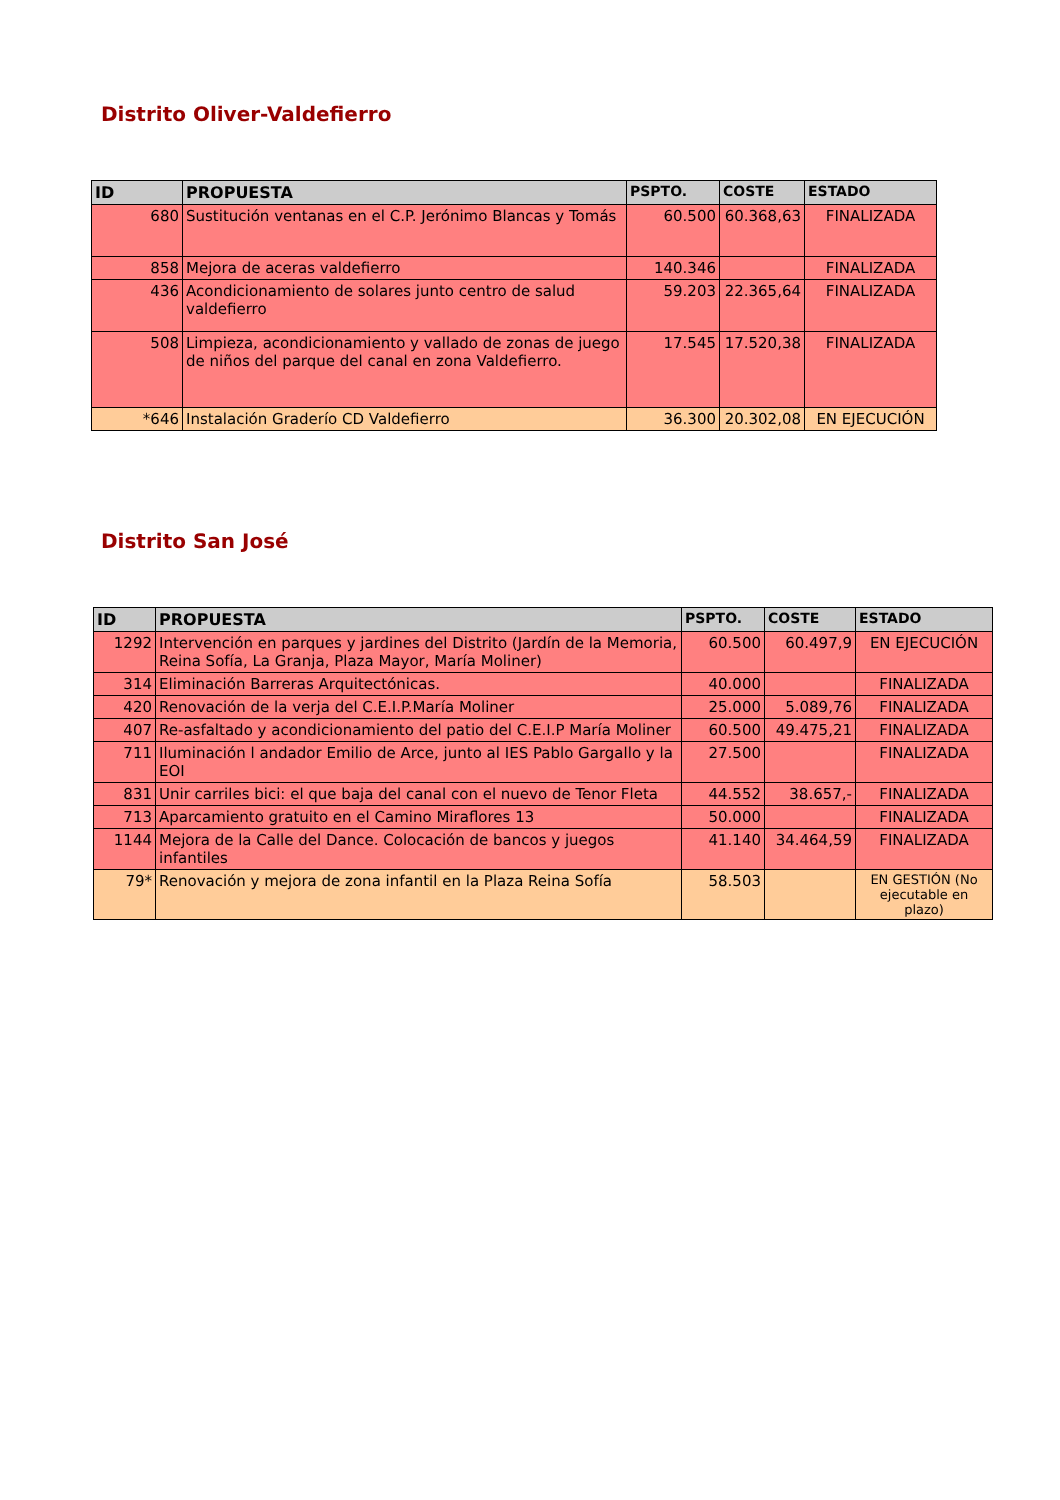Distrito Oliver-Valdefierro
| ID | PROPUESTA | PSPTO. | COSTE | ESTADO |
| --- | --- | --- | --- | --- |
| 680 | Sustitución ventanas en el C.P. Jerónimo Blancas y Tomás | 60.500 | 60.368,63 | FINALIZADA |
| 858 | Mejora de aceras valdefierro | 140.346 | | FINALIZADA |
| 436 | Acondicionamiento de solares junto centro de salud valdefierro | 59.203 | 22.365,64 | FINALIZADA |
| 508 | Limpieza, acondicionamiento y vallado de zonas de juego de niños del parque del canal en zona Valdefierro. | 17.545 | 17.520,38 | FINALIZADA |
| *646 | Instalación Graderío CD Valdefierro | 36.300 | 20.302,08 | EN EJECUCIÓN |
Distrito San José
| ID | PROPUESTA | PSPTO. | COSTE | ESTADO |
| --- | --- | --- | --- | --- |
| 1292 | Intervención en parques y jardines del Distrito (Jardín de la Memoria, Reina Sofía, La Granja, Plaza Mayor, María Moliner) | 60.500 | 60.497,9 | EN EJECUCIÓN |
| 314 | Eliminación Barreras Arquitectónicas. | 40.000 | | FINALIZADA |
| 420 | Renovación de la verja del C.E.I.P.María Moliner | 25.000 | 5.089,76 | FINALIZADA |
| 407 | Re-asfaltado y acondicionamiento del patio del C.E.I.P María Moliner | 60.500 | 49.475,21 | FINALIZADA |
| 711 | Iluminación l andador Emilio de Arce, junto al IES Pablo Gargallo y la EOI | 27.500 | | FINALIZADA |
| 831 | Unir carriles bici: el que baja del canal con el nuevo de Tenor Fleta | 44.552 | 38.657,- | FINALIZADA |
| 713 | Aparcamiento gratuito en el Camino Miraflores 13 | 50.000 | | FINALIZADA |
| 1144 | Mejora de la Calle del Dance. Colocación de bancos y juegos infantiles | 41.140 | 34.464,59 | FINALIZADA |
| 79* | Renovación y mejora de zona infantil en la Plaza Reina Sofía | 58.503 | | EN GESTIÓN (No ejecutable en plazo) |